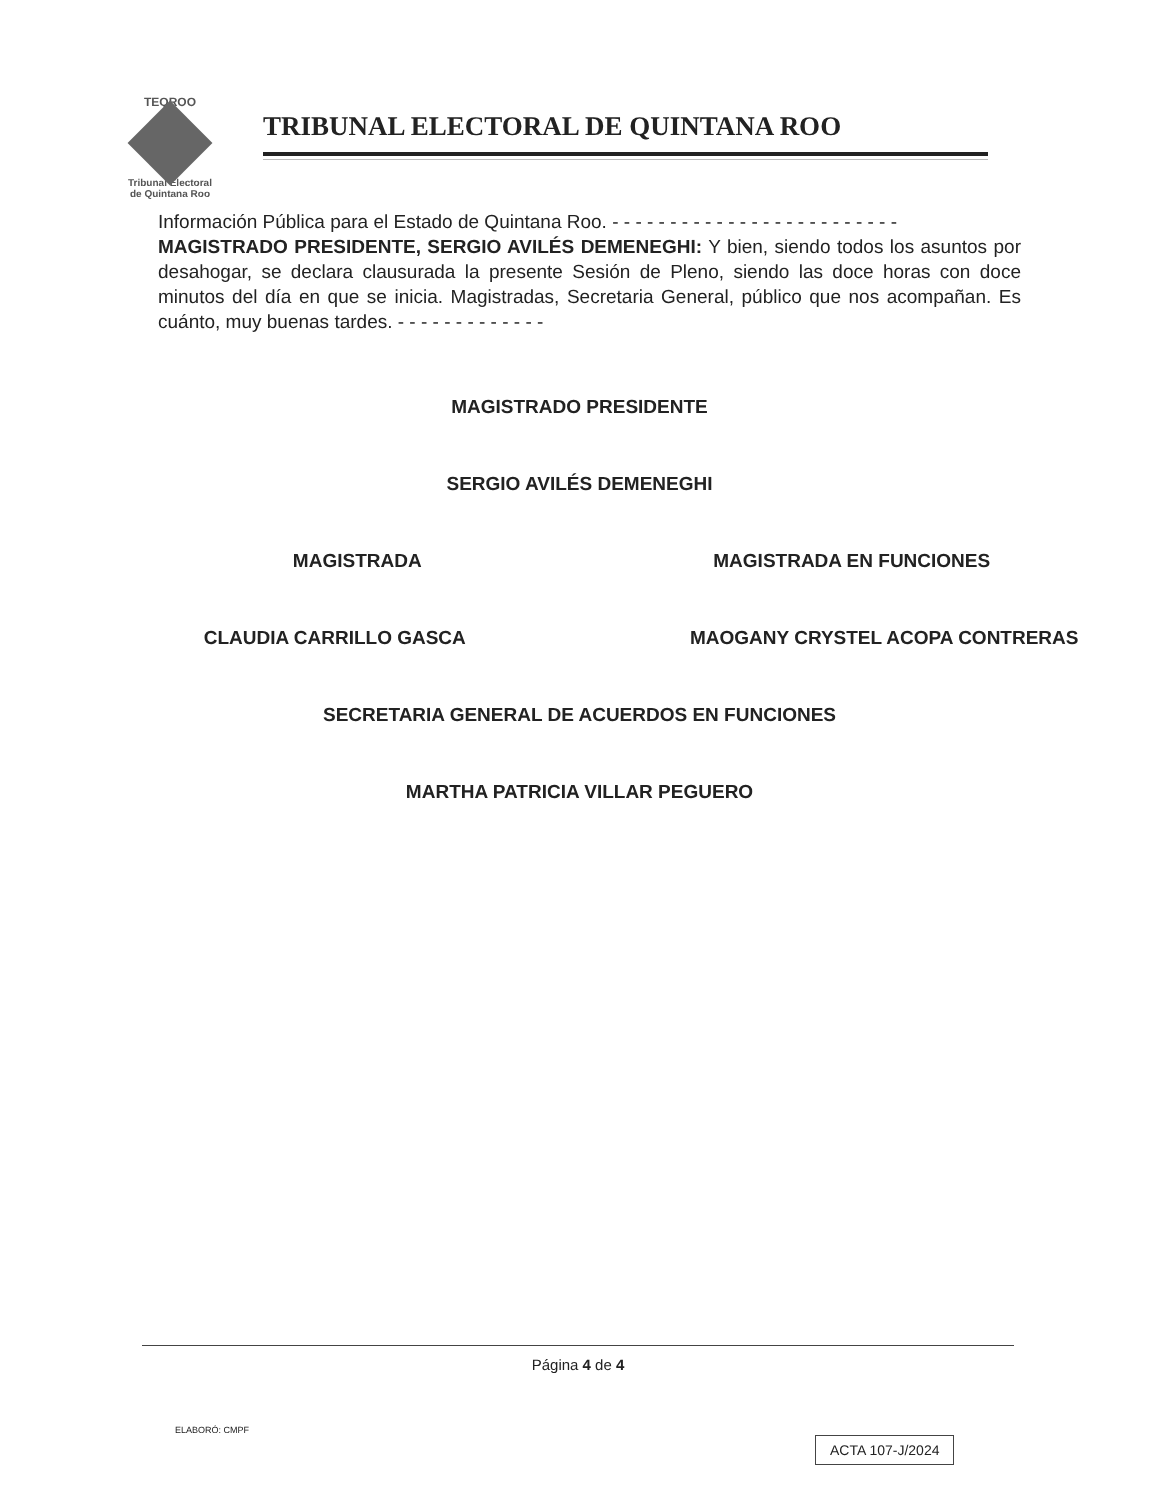TEQROO
Tribunal Electoral
de Quintana Roo
TRIBUNAL ELECTORAL DE QUINTANA ROO
Información Pública para el Estado de Quintana Roo. - - - - - - - - - - - - - - - - - - - - - - - - -
MAGISTRADO PRESIDENTE, SERGIO AVILÉS DEMENEGHI: Y bien, siendo todos los asuntos por desahogar, se declara clausurada la presente Sesión de Pleno, siendo las doce horas con doce minutos del día en que se inicia. Magistradas, Secretaria General, público que nos acompañan. Es cuánto, muy buenas tardes. - - - - - - - - - - - - -
MAGISTRADO PRESIDENTE
SERGIO AVILÉS DEMENEGHI
MAGISTRADA MAGISTRADA EN FUNCIONES
CLAUDIA CARRILLO GASCA MAOGANY CRYSTEL ACOPA CONTRERAS
SECRETARIA GENERAL DE ACUERDOS EN FUNCIONES
MARTHA PATRICIA VILLAR PEGUERO
Página 4 de 4
ELABORÓ: CMPF
ACTA 107-J/2024